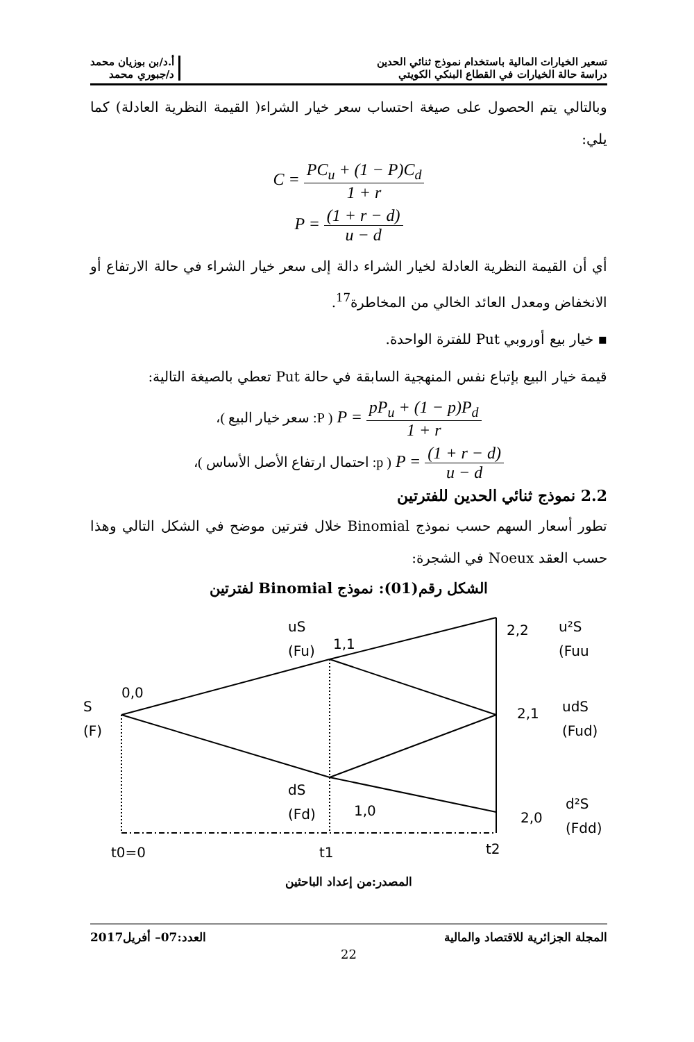تسعير الخيارات المالية باستخدام نموذج ثنائي الحدين
دراسة حالة الخيارات في القطاع البنكي الكويتي
أ.د/بن بوزيان محمد
د/جبوري محمد
وبالتالي يتم الحصول على صيغة احتساب سعر خيار الشراء( القيمة النظرية العادلة) كما يلي:
C = PC<sub>u</sub> + (1 − P)C<sub>d</sub> 1 + r
P = (1 + r − d) u − d
أي أن القيمة النظرية العادلة لخيار الشراء دالة إلى سعر خيار الشراء في حالة الارتفاع أو الانخفاض ومعدل العائد الخالي من المخاطرة<sup>17</sup>.
▪ خيار بيع أوروبي Put للفترة الواحدة.
قيمة خيار البيع بإتباع نفس المنهجية السابقة في حالة Put تعطي بالصيغة التالية:
( P: سعر خيار البيع )، P = pP<sub>u</sub> + (1 − p)P<sub>d</sub> 1 + r
( p: احتمال ارتفاع الأصل الأساس )، P = (1 + r − d) u − d
2.2 نموذج ثنائي الحدين للفترتين
تطور أسعار السهم حسب نموذج Binomial خلال فترتين موضح في الشكل التالي وهذا حسب العقد Noeux في الشجرة:
الشكل رقم(01): نموذج Binomial لفترتين
S
(F)
0,0
uS
(Fu)
1,1
dS
(Fd)
1,0
2,2
u²S
(Fuu
2,1
udS
(Fud)
2,0
d²S
(Fdd)
t0=0
t1
t2
المصدر:من إعداد الباحثين
المجلة الجزائرية للاقتصاد والمالية
العدد:07– أفريل2017
22